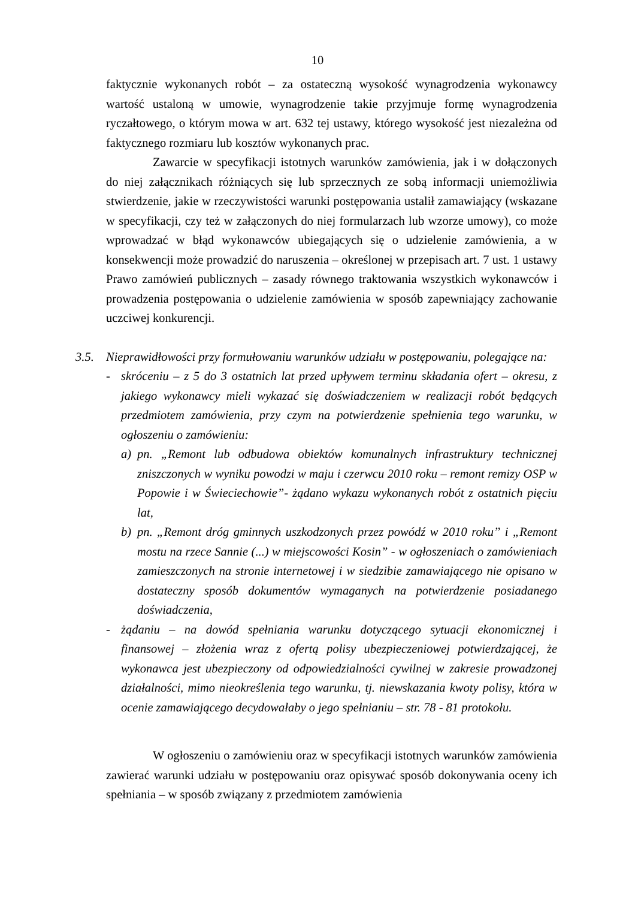10
faktycznie wykonanych robót – za ostateczną wysokość wynagrodzenia wykonawcy wartość ustaloną w umowie, wynagrodzenie takie przyjmuje formę wynagrodzenia ryczałtowego, o którym mowa w art. 632 tej ustawy, którego wysokość jest niezależna od faktycznego rozmiaru lub kosztów wykonanych prac.
Zawarcie w specyfikacji istotnych warunków zamówienia, jak i w dołączonych do niej załącznikach różniących się lub sprzecznych ze sobą informacji uniemożliwia stwierdzenie, jakie w rzeczywistości warunki postępowania ustalił zamawiający (wskazane w specyfikacji, czy też w załączonych do niej formularzach lub wzorze umowy), co może wprowadzać w błąd wykonawców ubiegających się o udzielenie zamówienia, a w konsekwencji może prowadzić do naruszenia – określonej w przepisach art. 7 ust. 1 ustawy Prawo zamówień publicznych – zasady równego traktowania wszystkich wykonawców i prowadzenia postępowania o udzielenie zamówienia w sposób zapewniający zachowanie uczciwej konkurencji.
3.5. Nieprawidłowości przy formułowaniu warunków udziału w postępowaniu, polegające na:
- skróceniu – z 5 do 3 ostatnich lat przed upływem terminu składania ofert – okresu, z jakiego wykonawcy mieli wykazać się doświadczeniem w realizacji robót będących przedmiotem zamówienia, przy czym na potwierdzenie spełnienia tego warunku, w ogłoszeniu o zamówieniu:
a) pn. „Remont lub odbudowa obiektów komunalnych infrastruktury technicznej zniszczonych w wyniku powodzi w maju i czerwcu 2010 roku – remont remizy OSP w Popowie i w Świeciechowie”- żądano wykazu wykonanych robót z ostatnich pięciu lat,
b) pn. „Remont dróg gminnych uszkodzonych przez powódź w 2010 roku” i „Remont mostu na rzece Sannie (...) w miejscowości Kosin” - w ogłoszeniach o zamówieniach zamieszczonych na stronie internetowej i w siedzibie zamawiającego nie opisano w dostateczny sposób dokumentów wymaganych na potwierdzenie posiadanego doświadczenia,
- żądaniu – na dowód spełniania warunku dotyczącego sytuacji ekonomicznej i finansowej – złożenia wraz z ofertą polisy ubezpieczeniowej potwierdzającej, że wykonawca jest ubezpieczony od odpowiedzialności cywilnej w zakresie prowadzonej działalności, mimo nieokreślenia tego warunku, tj. niewskazania kwoty polisy, która w ocenie zamawiającego decydowałaby o jego spełnianiu – str. 78 - 81 protokołu.
W ogłoszeniu o zamówieniu oraz w specyfikacji istotnych warunków zamówienia zawierać warunki udziału w postępowaniu oraz opisywać sposób dokonywania oceny ich spełniania – w sposób związany z przedmiotem zamówienia